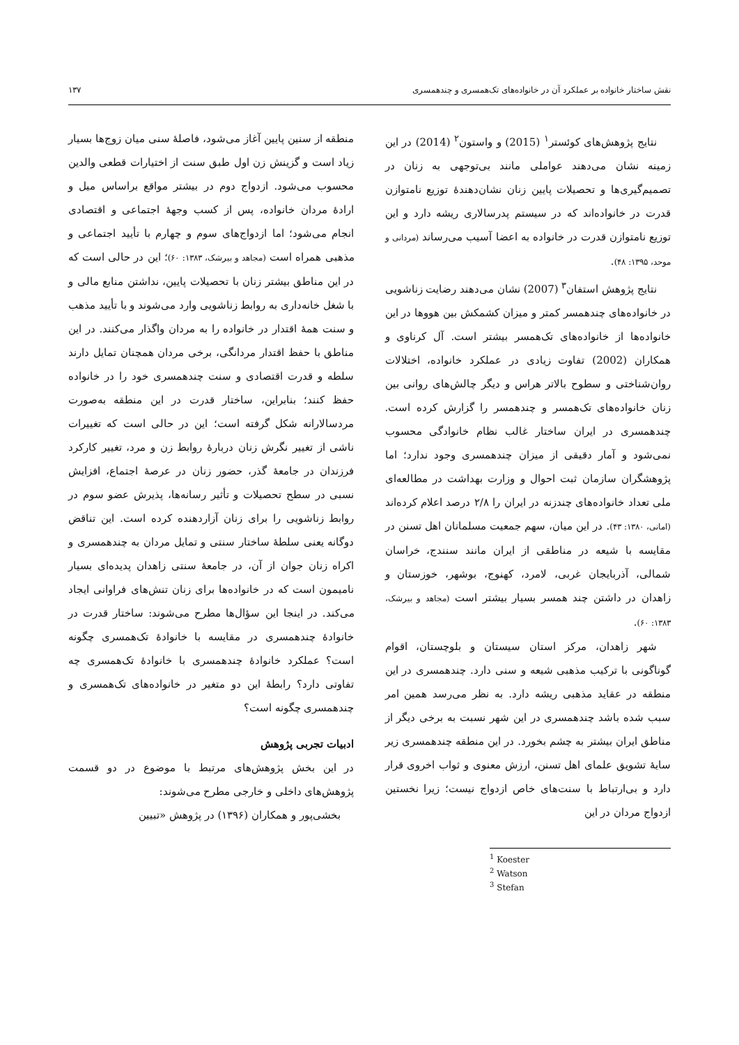نقش ساختار خانواده بر عملکرد آن در خانواده‌های تک‌همسری و چندهمسری ۱۳۷
نتایج پژوهش‌های کوئستر<sup>۱</sup> (2015) و واستون<sup>۲</sup> (2014) در این زمینه نشان می‌دهند عواملی مانند بی‌توجهی به زنان در تصمیم‌گیری‌ها و تحصیلات پایین زنان نشان‌دهندهٔ توزیع نامتوازن قدرت در خانواده‌اند که در سیستم پدرسالاری ریشه دارد و این توزیع نامتوازن قدرت در خانواده به اعضا آسیب می‌رساند (مردانی و موحد، ۱۳۹۵: ۴۸).
نتایج پژوهش استفان<sup>۳</sup> (2007) نشان می‌دهند رضایت زناشویی در خانواده‌های چندهمسر کمتر و میزان کشمکش بین هووها در این خانواده‌ها از خانواده‌های تک‌همسر بیشتر است. آل کرناوی و همکاران (2002) تفاوت زیادی در عملکرد خانواده، اختلالات روان‌شناختی و سطوح بالاتر هراس و دیگر چالش‌های روانی بین زنان خانواده‌های تک‌همسر و چندهمسر را گزارش کرده است. چندهمسری در ایران ساختار غالب نظام خانوادگی محسوب نمی‌شود و آمار دقیقی از میزان چندهمسری وجود ندارد؛ اما پژوهشگران سازمان ثبت احوال و وزارت بهداشت در مطالعه‌ای ملی تعداد خانواده‌های چندزنه در ایران را ۲/۸ درصد اعلام کرده‌اند (امانی، ۱۳۸۰: ۴۳). در این میان، سهم جمعیت مسلمانان اهل تسنن در مقایسه با شیعه در مناطقی از ایران مانند سنندج، خراسان شمالی، آذربایجان غربی، لامرد، کهنوج، بوشهر، خوزستان و زاهدان در داشتن چند همسر بسیار بیشتر است (مجاهد و بیرشک، ۱۳۸۳: ۶۰).
شهر زاهدان، مرکز استان سیستان و بلوچستان، اقوام گوناگونی با ترکیب مذهبی شیعه و سنی دارد. چندهمسری در این منطقه در عقاید مذهبی ریشه دارد. به نظر می‌رسد همین امر سبب شده باشد چندهمسری در این شهر نسبت به برخی دیگر از مناطق ایران بیشتر به چشم بخورد. در این منطقه چندهمسری زیر سایهٔ تشویق علمای اهل تسنن، ارزش معنوی و ثواب اخروی قرار دارد و بی‌ارتباط با سنت‌های خاص ازدواج نیست؛ زیرا نخستین ازدواج مردان در این
<sup>1</sup> Koester
<sup>2</sup> Watson
<sup>3</sup> Stefan
منطقه از سنین پایین آغاز می‌شود، فاصلهٔ سنی میان زوج‌ها بسیار زیاد است و گزینش زن اول طبق سنت از اختیارات قطعی والدین محسوب می‌شود. ازدواج دوم در بیشتر مواقع براساس میل و ارادهٔ مردان خانواده، پس از کسب وجههٔ اجتماعی و اقتصادی انجام می‌شود؛ اما ازدواج‌های سوم و چهارم با تأیید اجتماعی و مذهبی همراه است (مجاهد و بیرشک، ۱۳۸۳: ۶۰)؛ این در حالی است که در این مناطق بیشتر زنان با تحصیلات پایین، نداشتن منابع مالی و با شغل خانه‌داری به روابط زناشویی وارد می‌شوند و با تأیید مذهب و سنت همهٔ اقتدار در خانواده را به مردان واگذار می‌کنند. در این مناطق با حفظ اقتدار مردانگی، برخی مردان همچنان تمایل دارند سلطه و قدرت اقتصادی و سنت چندهمسری خود را در خانواده حفظ کنند؛ بنابراین، ساختار قدرت در این منطقه به‌صورت مردسالارانه شکل گرفته است؛ این در حالی است که تغییرات ناشی از تغییر نگرش زنان دربارهٔ روابط زن و مرد، تغییر کارکرد فرزندان در جامعهٔ گذر، حضور زنان در عرصهٔ اجتماع، افزایش نسبی در سطح تحصیلات و تأثیر رسانه‌ها، پذیرش عضو سوم در روابط زناشویی را برای زنان آزاردهنده کرده است. این تناقض دوگانه یعنی سلطهٔ ساختار سنتی و تمایل مردان به چندهمسری و اکراه زنان جوان از آن، در جامعهٔ سنتی زاهدان پدیده‌ای بسیار نامیمون است که در خانواده‌ها برای زنان تنش‌های فراوانی ایجاد می‌کند. در اینجا این سؤال‌ها مطرح می‌شوند: ساختار قدرت در خانوادهٔ چندهمسری در مقایسه با خانوادهٔ تک‌همسری چگونه است؟ عملکرد خانوادهٔ چندهمسری با خانوادهٔ تک‌همسری چه تفاوتی دارد؟ رابطهٔ این دو متغیر در خانواده‌های تک‌همسری و چندهمسری چگونه است؟
ادبیات تجربی پژوهش
در این بخش پژوهش‌های مرتبط با موضوع در دو قسمت پژوهش‌های داخلی و خارجی مطرح می‌شوند:
بخشی‌پور و همکاران (۱۳۹۶) در پژوهش «تبیین